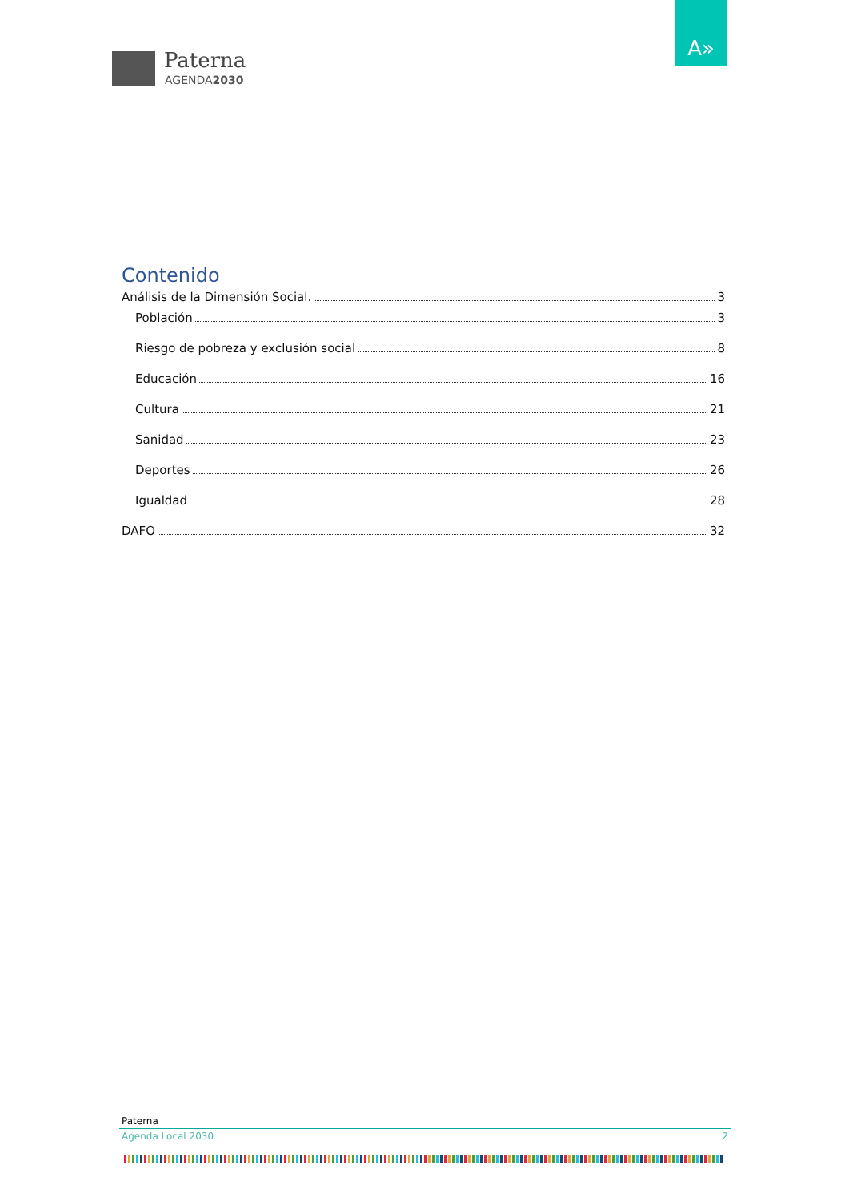Paterna
AGENDA2030
A»
Contenido
Análisis de la Dimensión Social. 3
Población 3
Riesgo de pobreza y exclusión social 8
Educación 16
Cultura 21
Sanidad 23
Deportes 26
Igualdad 28
DAFO 32
Paterna
Agenda Local 2030 2